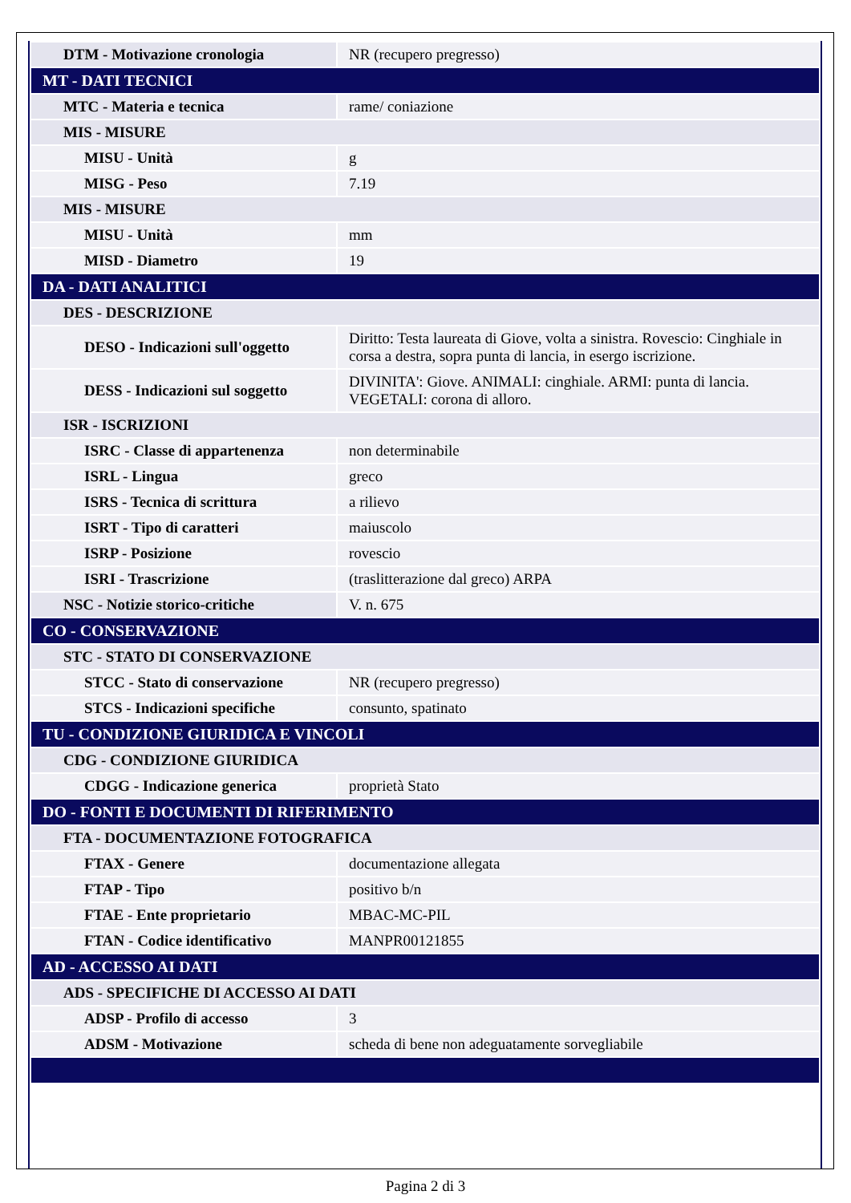| DTM - Motivazione cronologia | NR (recupero pregresso) |
| MT - DATI TECNICI | |
| MTC - Materia e tecnica | rame/ coniazione |
| MIS - MISURE | |
| MISU - Unità | g |
| MISG - Peso | 7.19 |
| MIS - MISURE | |
| MISU - Unità | mm |
| MISD - Diametro | 19 |
| DA - DATI ANALITICI | |
| DES - DESCRIZIONE | |
| DESO - Indicazioni sull'oggetto | Diritto: Testa laureata di Giove, volta a sinistra. Rovescio: Cinghiale in corsa a destra, sopra punta di lancia, in esergo iscrizione. |
| DESS - Indicazioni sul soggetto | DIVINITA': Giove. ANIMALI: cinghiale. ARMI: punta di lancia. VEGETALI: corona di alloro. |
| ISR - ISCRIZIONI | |
| ISRC - Classe di appartenenza | non determinabile |
| ISRL - Lingua | greco |
| ISRS - Tecnica di scrittura | a rilievo |
| ISRT - Tipo di caratteri | maiuscolo |
| ISRP - Posizione | rovescio |
| ISRI - Trascrizione | (traslitterazione dal greco) ARPA |
| NSC - Notizie storico-critiche | V. n. 675 |
| CO - CONSERVAZIONE | |
| STC - STATO DI CONSERVAZIONE | |
| STCC - Stato di conservazione | NR (recupero pregresso) |
| STCS - Indicazioni specifiche | consunto, spatinato |
| TU - CONDIZIONE GIURIDICA E VINCOLI | |
| CDG - CONDIZIONE GIURIDICA | |
| CDGG - Indicazione generica | proprietà Stato |
| DO - FONTI E DOCUMENTI DI RIFERIMENTO | |
| FTA - DOCUMENTAZIONE FOTOGRAFICA | |
| FTAX - Genere | documentazione allegata |
| FTAP - Tipo | positivo b/n |
| FTAE - Ente proprietario | MBAC-MC-PIL |
| FTAN - Codice identificativo | MANPR00121855 |
| AD - ACCESSO AI DATI | |
| ADS - SPECIFICHE DI ACCESSO AI DATI | |
| ADSP - Profilo di accesso | 3 |
| ADSM - Motivazione | scheda di bene non adeguatamente sorvegliabile |
Pagina 2 di 3